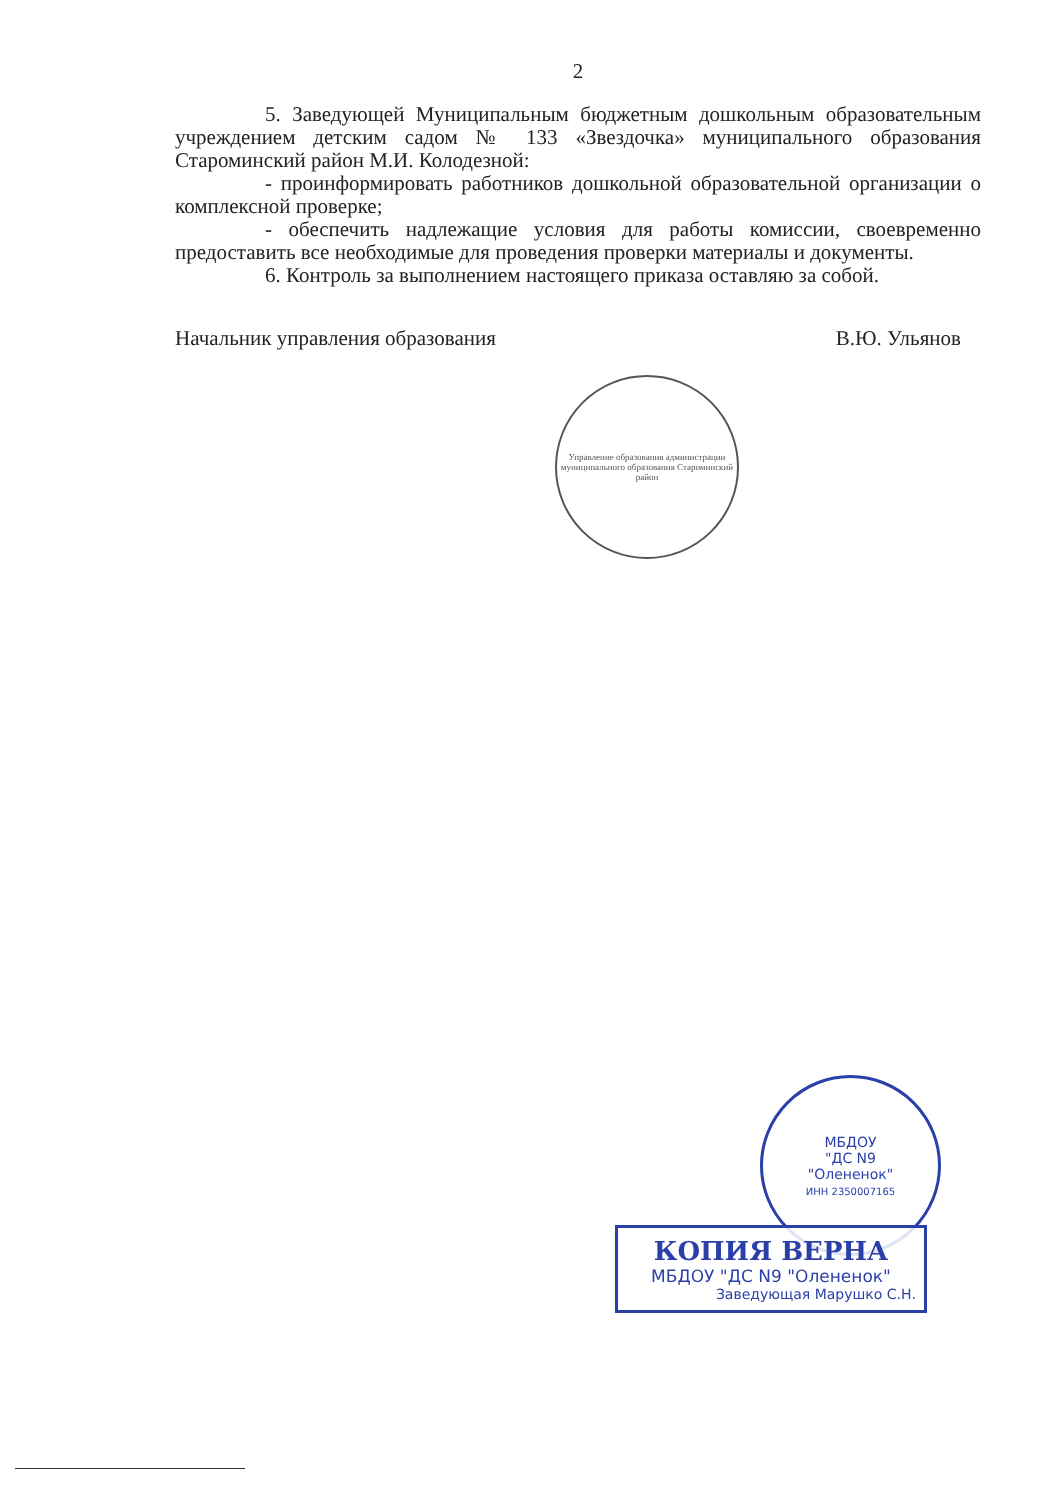2
5. Заведующей Муниципальным бюджетным дошкольным образовательным учреждением детским садом № 133 «Звездочка» муниципального образования Староминский район М.И. Колодезной:
- проинформировать работников дошкольной образовательной организации о комплексной проверке;
- обеспечить надлежащие условия для работы комиссии, своевременно предоставить все необходимые для проведения проверки материалы и документы.
6. Контроль за выполнением настоящего приказа оставляю за собой.
Начальник управления образования В.Ю. Ульянов
Управление образования администрации муниципального образования Староминский район
МБДОУ
"ДС N9
"Олененок"
ИНН 2350007165
КОПИЯ ВЕРНА
МБДОУ "ДС N9 "Олененок"
Заведующая Марушко С.Н.